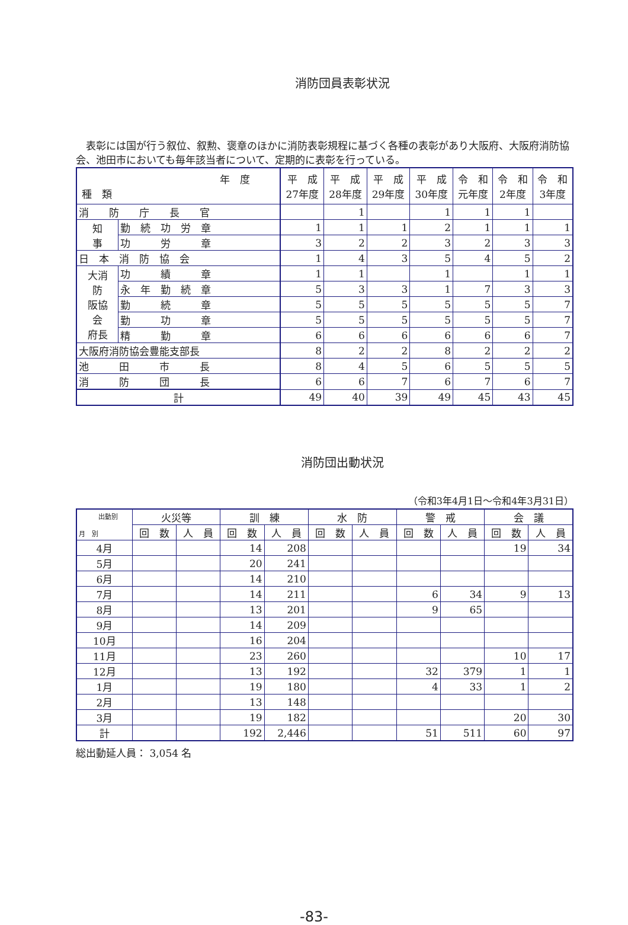消防団員表彰状況
　表彰には国が行う叙位、叙勲、褒章のほかに消防表彰規程に基づく各種の表彰があり大阪府、大阪府消防協会、池田市においても毎年該当者について、定期的に表彰を行っている。
| 年 度 種 類 | | 平 成 27年度 | 平 成 28年度 | 平 成 29年度 | 平 成 30年度 | 令 和 元年度 | 令 和 2年度 | 令 和 3年度 |
| --- | --- | --- | --- | --- | --- | --- | --- | --- |
| 消 防 庁 長 官 | | | 1 | | 1 | 1 | 1 | |
| 知 事 | 勤 続 功 労 章 | 1 | 1 | 1 | 2 | 1 | 1 | 1 |
| | 功 労 章 | 3 | 2 | 2 | 3 | 2 | 3 | 3 |
| 日 本 消 防 協 会 | | 1 | 4 | 3 | 5 | 4 | 5 | 2 |
| 大消 防 阪協 会 府長 | 功 績 章 | 1 | 1 | | 1 | | 1 | 1 |
| | 永 年 勤 続 章 | 5 | 3 | 3 | 1 | 7 | 3 | 3 |
| | 勤 続 章 | 5 | 5 | 5 | 5 | 5 | 5 | 7 |
| | 勤 功 章 | 5 | 5 | 5 | 5 | 5 | 5 | 7 |
| | 精 勤 章 | 6 | 6 | 6 | 6 | 6 | 6 | 7 |
| 大阪府消防協会豊能支部長 | | 8 | 2 | 2 | 8 | 2 | 2 | 2 |
| 池 田 市 長 | | 8 | 4 | 5 | 6 | 5 | 5 | 5 |
| 消 防 団 長 | | 6 | 6 | 7 | 6 | 7 | 6 | 7 |
| 計 | | 49 | 40 | 39 | 49 | 45 | 43 | 45 |
消防団出動状況
（令和3年4月1日～令和4年3月31日）
| 出動別 月 別 | 火災等 | | 訓 練 | | 水 防 | | 警 戒 | | 会 議 | |
| --- | --- | --- | --- | --- | --- | --- | --- | --- | --- | --- |
| | 回 数 | 人 員 | 回 数 | 人 員 | 回 数 | 人 員 | 回 数 | 人 員 | 回 数 | 人 員 |
| 4月 | | | 14 | 208 | | | | | 19 | 34 |
| 5月 | | | 20 | 241 | | | | | | |
| 6月 | | | 14 | 210 | | | | | | |
| 7月 | | | 14 | 211 | | | 6 | 34 | 9 | 13 |
| 8月 | | | 13 | 201 | | | 9 | 65 | | |
| 9月 | | | 14 | 209 | | | | | | |
| 10月 | | | 16 | 204 | | | | | | |
| 11月 | | | 23 | 260 | | | | | 10 | 17 |
| 12月 | | | 13 | 192 | | | 32 | 379 | 1 | 1 |
| 1月 | | | 19 | 180 | | | 4 | 33 | 1 | 2 |
| 2月 | | | 13 | 148 | | | | | | |
| 3月 | | | 19 | 182 | | | | | 20 | 30 |
| 計 | | | 192 | 2,446 | | | 51 | 511 | 60 | 97 |
総出動延人員： 3,054 名
-83-